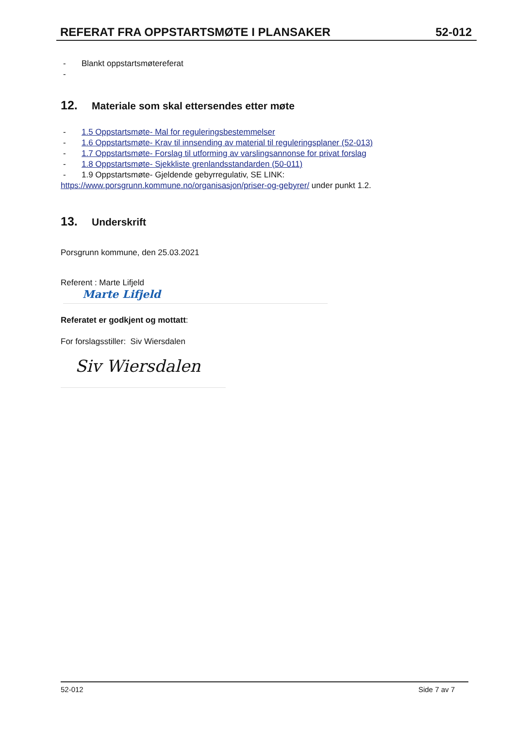REFERAT FRA OPPSTARTSMØTE I PLANSAKER
52-012
- Blankt oppstartsmøtereferat
-
12. Materiale som skal ettersendes etter møte
- 1.5 Oppstartsmøte- Mal for reguleringsbestemmelser
- 1.6 Oppstartsmøte- Krav til innsending av material til reguleringsplaner (52-013)
- 1.7 Oppstartsmøte- Forslag til utforming av varslingsannonse for privat forslag
- 1.8 Oppstartsmøte- Sjekkliste grenlandsstandarden (50-011)
- 1.9 Oppstartsmøte- Gjeldende gebyrregulativ, SE LINK:
https://www.porsgrunn.kommune.no/organisasjon/priser-og-gebyrer/ under punkt 1.2.
13. Underskrift
Porsgrunn kommune, den 25.03.2021
Referent : Marte Lifjeld
Marte Lifjeld
Referatet er godkjent og mottatt:
For forslagsstiller: Siv Wiersdalen
Siv Wiersdalen
52-012 Side 7 av 7